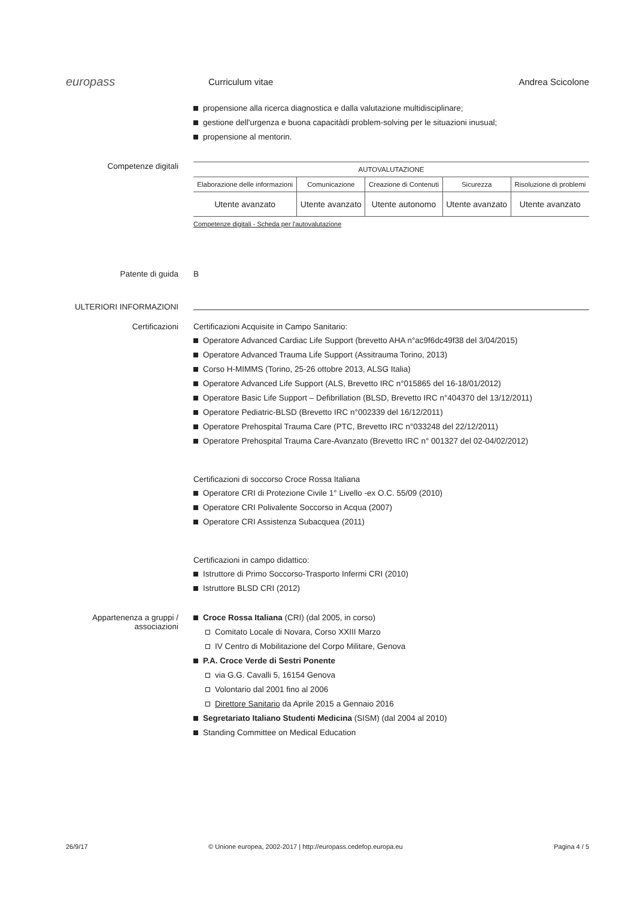europass
Curriculum vitae Andrea Scicolone
propensione alla ricerca diagnostica e dalla valutazione multidisciplinare;
gestione dell'urgenza e buona capacitàdi problem-solving per le situazioni inusual;
propensione al mentorin.
Competenze digitali
| AUTOVALUTAZIONE | | | | |
| --- | --- | --- | --- | --- |
| Elaborazione delle informazioni | Comunicazione | Creazione di Contenuti | Sicurezza | Risoluzione di problemi |
| Utente avanzato | Utente avanzato | Utente autonomo | Utente avanzato | Utente avanzato |
Competenze digitali - Scheda per l'autovalutazione
Patente di guida B
ULTERIORI INFORMAZIONI
Certificazioni Certificazioni Acquisite in Campo Sanitario:
Operatore Advanced Cardiac Life Support (brevetto AHA n°ac9f6dc49f38 del 3/04/2015)
Operatore Advanced Trauma Life Support (Assitrauma Torino, 2013)
Corso H-MIMMS (Torino, 25-26 ottobre 2013, ALSG Italia)
Operatore Advanced Life Support (ALS, Brevetto IRC n°015865 del 16-18/01/2012)
Operatore Basic Life Support – Defibrillation (BLSD, Brevetto IRC n°404370 del 13/12/2011)
Operatore Pediatric-BLSD (Brevetto IRC n°002339 del 16/12/2011)
Operatore Prehospital Trauma Care (PTC, Brevetto IRC n°033248 del 22/12/2011)
Operatore Prehospital Trauma Care-Avanzato (Brevetto IRC n° 001327 del 02-04/02/2012)
Certificazioni di soccorso Croce Rossa Italiana
Operatore CRI di Protezione Civile 1° Livello -ex O.C. 55/09 (2010)
Operatore CRI Polivalente Soccorso in Acqua (2007)
Operatore CRI Assistenza Subacquea (2011)
Certificazioni in campo didattico:
Istruttore di Primo Soccorso-Trasporto Infermi CRI (2010)
Istruttore BLSD CRI (2012)
Appartenenza a gruppi / associazioni
Croce Rossa Italiana (CRI) (dal 2005, in corso)
Comitato Locale di Novara, Corso XXIII Marzo
IV Centro di Mobilitazione del Corpo Militare, Genova
P.A. Croce Verde di Sestri Ponente
via G.G. Cavalli 5, 16154 Genova
Volontario dal 2001 fino al 2006
Direttore Sanitario da Aprile 2015 a Gennaio 2016
Segretariato Italiano Studenti Medicina (SISM) (dal 2004 al 2010)
Standing Committee on Medical Education
26/9/17 © Unione europea, 2002-2017 | http://europass.cedefop.europa.eu
Pagina 4 / 5